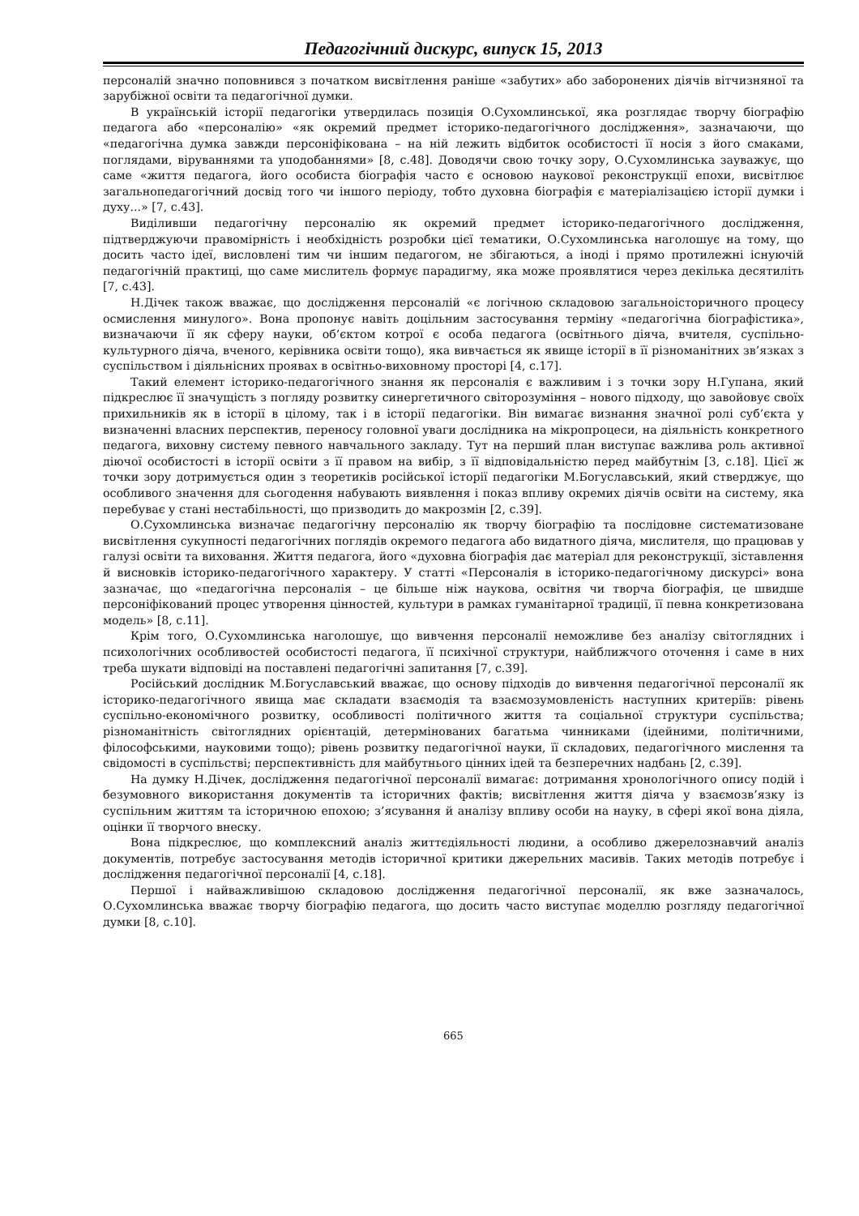Педагогічний дискурс, випуск 15, 2013
персоналій значно поповнився з початком висвітлення раніше «забутих» або заборонених діячів вітчизняної та зарубіжної освіти та педагогічної думки.
В українській історії педагогіки утвердилась позиція О.Сухомлинської, яка розглядає творчу біографію педагога або «персоналію» «як окремий предмет історико-педагогічного дослідження», зазначаючи, що «педагогічна думка завжди персоніфікована – на ній лежить відбиток особистості її носія з його смаками, поглядами, віруваннями та уподобаннями» [8, с.48]. Доводячи свою точку зору, О.Сухомлинська зауважує, що саме «життя педагога, його особиста біографія часто є основою наукової реконструкції епохи, висвітлює загальнопедагогічний досвід того чи іншого періоду, тобто духовна біографія є матеріалізацією історії думки і духу...» [7, с.43].
Виділивши педагогічну персоналію як окремий предмет історико-педагогічного дослідження, підтверджуючи правомірність і необхідність розробки цієї тематики, О.Сухомлинська наголошує на тому, що досить часто ідеї, висловлені тим чи іншим педагогом, не збігаються, а іноді і прямо протилежні існуючій педагогічній практиці, що саме мислитель формує парадигму, яка може проявлятися через декілька десятиліть [7, с.43].
Н.Дічек також вважає, що дослідження персоналій «є логічною складовою загальноісторичного процесу осмислення минулого». Вона пропонує навіть доцільним застосування терміну «педагогічна біографістика», визначаючи її як сферу науки, об’єктом котрої є особа педагога (освітнього діяча, вчителя, суспільно-культурного діяча, вченого, керівника освіти тощо), яка вивчається як явище історії в її різноманітних зв’язках з суспільством і діяльнісних проявах в освітньо-виховному просторі [4, с.17].
Такий елемент історико-педагогічного знання як персоналія є важливим і з точки зору Н.Гупана, який підкреслює її значущість з погляду розвитку синергетичного світорозуміння – нового підходу, що завойовує своїх прихильників як в історії в цілому, так і в історії педагогіки. Він вимагає визнання значної ролі суб’єкта у визначенні власних перспектив, переносу головної уваги дослідника на мікропроцеси, на діяльність конкретного педагога, виховну систему певного навчального закладу. Тут на перший план виступає важлива роль активної діючої особистості в історії освіти з її правом на вибір, з її відповідальністю перед майбутнім [3, с.18]. Цієї ж точки зору дотримується один з теоретиків російської історії педагогіки М.Богуславський, який стверджує, що особливого значення для сьогодення набувають виявлення і показ впливу окремих діячів освіти на систему, яка перебуває у стані нестабільності, що призводить до макрозмін [2, с.39].
О.Сухомлинська визначає педагогічну персоналію як творчу біографію та послідовне систематизоване висвітлення сукупності педагогічних поглядів окремого педагога або видатного діяча, мислителя, що працював у галузі освіти та виховання. Життя педагога, його «духовна біографія дає матеріал для реконструкції, зіставлення й висновків історико-педагогічного характеру. У статті «Персоналія в історико-педагогічному дискурсі» вона зазначає, що «педагогічна персоналія – це більше ніж наукова, освітня чи творча біографія, це швидше персоніфікований процес утворення цінностей, культури в рамках гуманітарної традиції, її певна конкретизована модель» [8, с.11].
Крім того, О.Сухомлинська наголошує, що вивчення персоналії неможливе без аналізу світоглядних і психологічних особливостей особистості педагога, її психічної структури, найближчого оточення і саме в них треба шукати відповіді на поставлені педагогічні запитання [7, с.39].
Російський дослідник М.Богуславський вважає, що основу підходів до вивчення педагогічної персоналії як історико-педагогічного явища має складати взаємодія та взаємозумовленість наступних критеріїв: рівень суспільно-економічного розвитку, особливості політичного життя та соціальної структури суспільства; різноманітність світоглядних орієнтацій, детермінованих багатьма чинниками (ідейними, політичними, філософськими, науковими тощо); рівень розвитку педагогічної науки, її складових, педагогічного мислення та свідомості в суспільстві; перспективність для майбутнього цінних ідей та безперечних надбань [2, с.39].
На думку Н.Дічек, дослідження педагогічної персоналії вимагає: дотримання хронологічного опису подій і безумовного використання документів та історичних фактів; висвітлення життя діяча у взаємозв’язку із суспільним життям та історичною епохою; з’ясування й аналізу впливу особи на науку, в сфері якої вона діяла, оцінки її творчого внеску.
Вона підкреслює, що комплексний аналіз життєдіяльності людини, а особливо джерелознавчий аналіз документів, потребує застосування методів історичної критики джерельних масивів. Таких методів потребує і дослідження педагогічної персоналії [4, с.18].
Першої і найважливішою складовою дослідження педагогічної персоналії, як вже зазначалось, О.Сухомлинська вважає творчу біографію педагога, що досить часто виступає моделлю розгляду педагогічної думки [8, с.10].
665